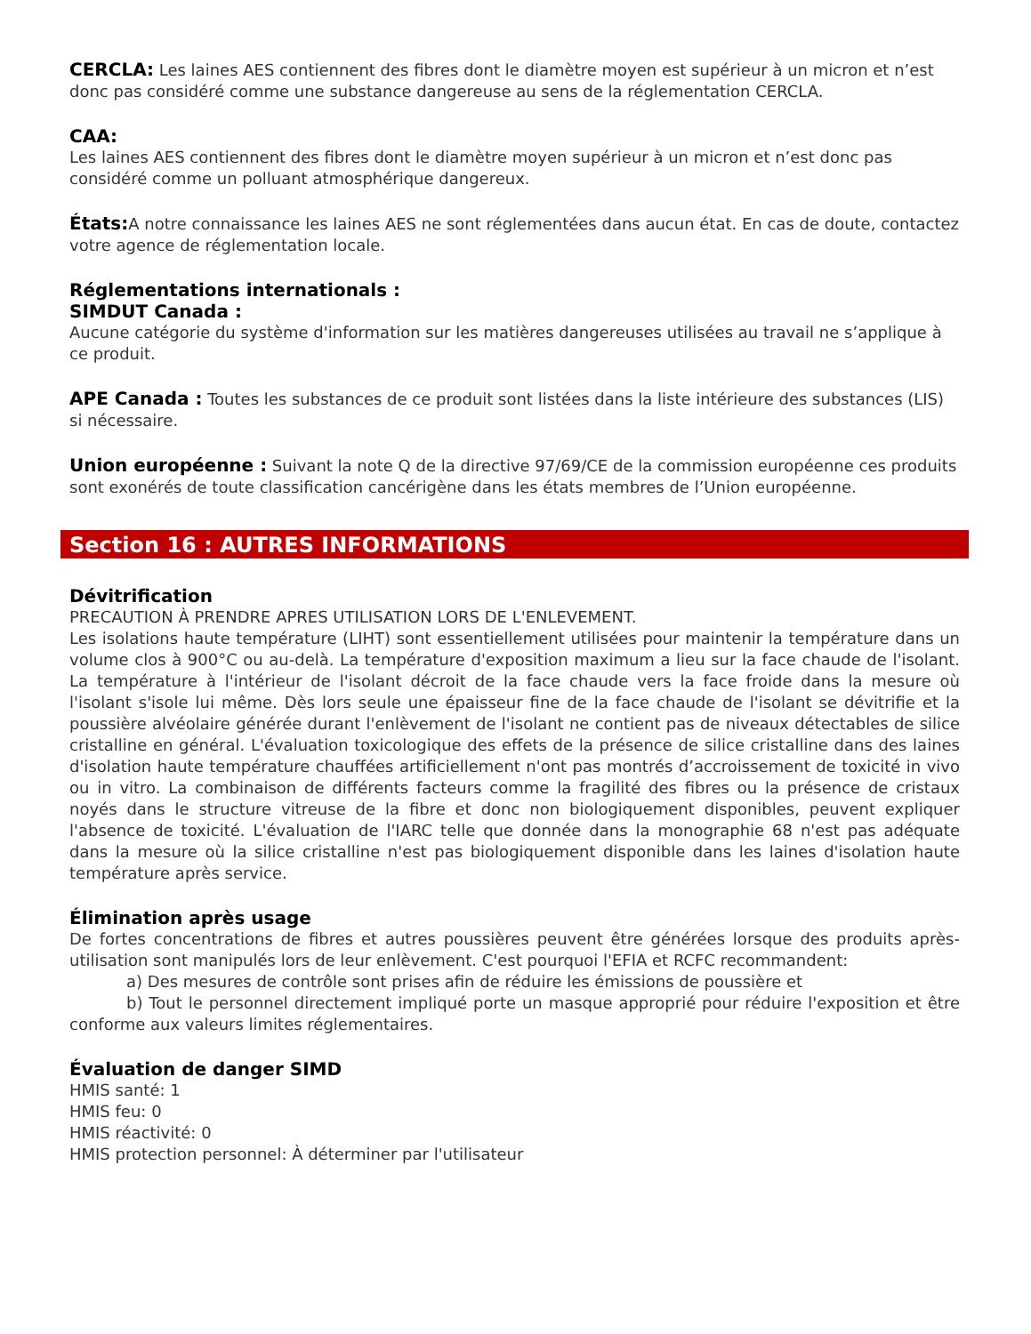CERCLA: Les laines AES contiennent des fibres dont le diamètre moyen est supérieur à un micron et n’est donc pas considéré comme une substance dangereuse au sens de la réglementation CERCLA.
CAA:
Les laines AES contiennent des fibres dont le diamètre moyen supérieur à un micron et n’est donc pas considéré comme un polluant atmosphérique dangereux.
États: A notre connaissance les laines AES ne sont réglementées dans aucun état. En cas de doute, contactez votre agence de réglementation locale.
Réglementations internationals :
SIMDUT Canada :
Aucune catégorie du système d'information sur les matières dangereuses utilisées au travail ne s’applique à ce produit.
APE Canada : Toutes les substances de ce produit sont listées dans la liste intérieure des substances (LIS) si nécessaire.
Union européenne : Suivant la note Q de la directive 97/69/CE de la commission européenne ces produits sont exonérés de toute classification cancérigène dans les états membres de l’Union européenne.
Section 16 : AUTRES INFORMATIONS
Dévitrification
PRECAUTION À PRENDRE APRES UTILISATION LORS DE L'ENLEVEMENT.
Les isolations haute température (LIHT) sont essentiellement utilisées pour maintenir la température dans un volume clos à 900°C ou au-delà. La température d'exposition maximum a lieu sur la face chaude de l'isolant. La température à l'intérieur de l'isolant décroit de la face chaude vers la face froide dans la mesure où l'isolant s'isole lui même. Dès lors seule une épaisseur fine de la face chaude de l'isolant se dévitrifie et la poussière alvéolaire générée durant l'enlèvement de l'isolant ne contient pas de niveaux détectables de silice cristalline en général. L'évaluation toxicologique des effets de la présence de silice cristalline dans des laines d'isolation haute température chauffées artificiellement n'ont pas montrés d’accroissement de toxicité in vivo ou in vitro. La combinaison de différents facteurs comme la fragilité des fibres ou la présence de cristaux noyés dans le structure vitreuse de la fibre et donc non biologiquement disponibles, peuvent expliquer l'absence de toxicité. L'évaluation de l'IARC telle que donnée dans la monographie 68 n'est pas adéquate dans la mesure où la silice cristalline n'est pas biologiquement disponible dans les laines d'isolation haute température après service.
Élimination après usage
De fortes concentrations de fibres et autres poussières peuvent être générées lorsque des produits après-utilisation sont manipulés lors de leur enlèvement. C'est pourquoi l'EFIA et RCFC recommandent:
a) Des mesures de contrôle sont prises afin de réduire les émissions de poussière et
b) Tout le personnel directement impliqué porte un masque approprié pour réduire l'exposition et être conforme aux valeurs limites réglementaires.
Évaluation de danger SIMD
HMIS santé: 1
HMIS feu: 0
HMIS réactivité: 0
HMIS protection personnel: À déterminer par l'utilisateur